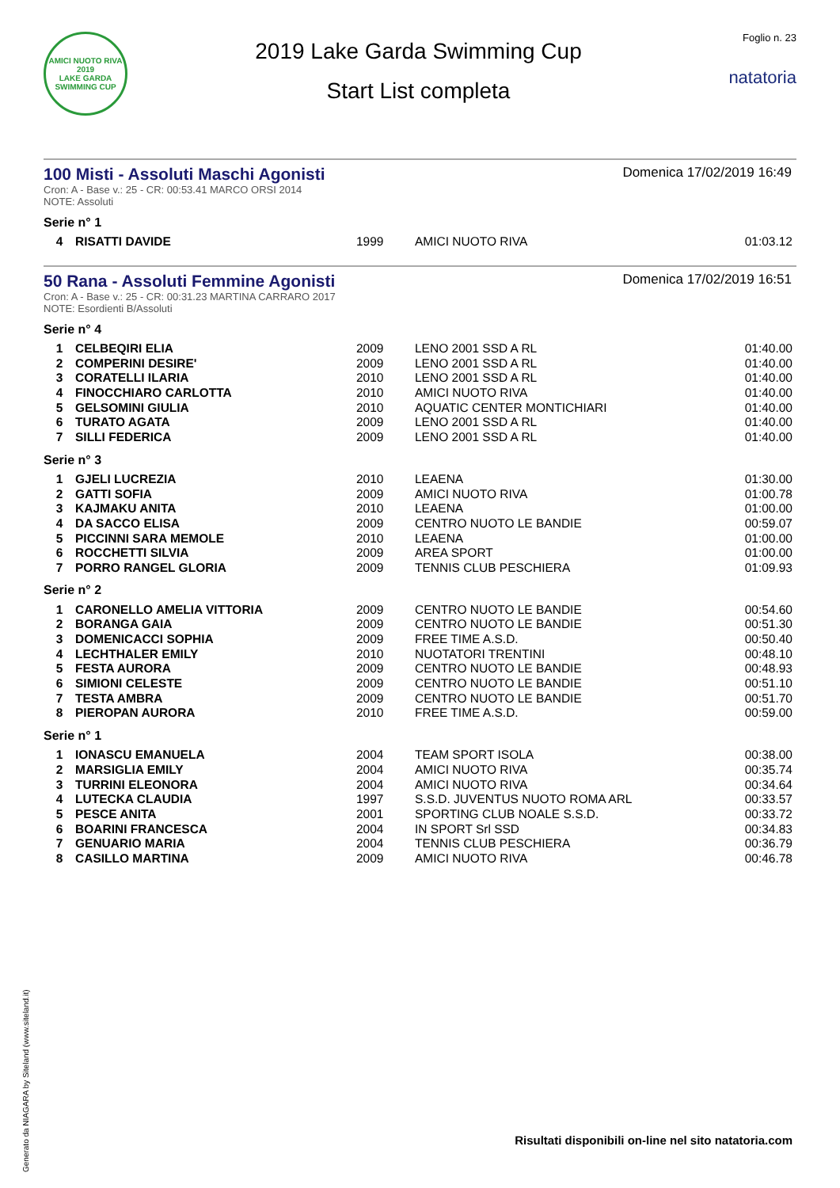AMICI NUOTO RIVA
2019
LAKE GARDA SWIMMING CUP
2019 Lake Garda Swimming Cup
Start List completa
Foglio n. 23
natatoria
100 Misti - Assoluti Maschi Agonisti
Domenica 17/02/2019 16:49
Cron: A - Base v.: 25 - CR: 00:53.41 MARCO ORSI 2014
NOTE: Assoluti
Serie n° 1
| 4 | RISATTI DAVIDE | 1999 | AMICI NUOTO RIVA | 01:03.12 |
50 Rana - Assoluti Femmine Agonisti
Domenica 17/02/2019 16:51
Cron: A - Base v.: 25 - CR: 00:31.23 MARTINA CARRARO 2017
NOTE: Esordienti B/Assoluti
Serie n° 4
| 1 | CELBEQIRI ELIA | 2009 | LENO 2001 SSD A RL | 01:40.00 |
| 2 | COMPERINI DESIRE' | 2009 | LENO 2001 SSD A RL | 01:40.00 |
| 3 | CORATELLI ILARIA | 2010 | LENO 2001 SSD A RL | 01:40.00 |
| 4 | FINOCCHIARO CARLOTTA | 2010 | AMICI NUOTO RIVA | 01:40.00 |
| 5 | GELSOMINI GIULIA | 2010 | AQUATIC CENTER MONTICHIARI | 01:40.00 |
| 6 | TURATO AGATA | 2009 | LENO 2001 SSD A RL | 01:40.00 |
| 7 | SILLI FEDERICA | 2009 | LENO 2001 SSD A RL | 01:40.00 |
Serie n° 3
| 1 | GJELI LUCREZIA | 2010 | LEAENA | 01:30.00 |
| 2 | GATTI SOFIA | 2009 | AMICI NUOTO RIVA | 01:00.78 |
| 3 | KAJMAKU ANITA | 2010 | LEAENA | 01:00.00 |
| 4 | DA SACCO ELISA | 2009 | CENTRO NUOTO LE BANDIE | 00:59.07 |
| 5 | PICCINNI SARA MEMOLE | 2010 | LEAENA | 01:00.00 |
| 6 | ROCCHETTI SILVIA | 2009 | AREA SPORT | 01:00.00 |
| 7 | PORRO RANGEL GLORIA | 2009 | TENNIS CLUB PESCHIERA | 01:09.93 |
Serie n° 2
| 1 | CARONELLO AMELIA VITTORIA | 2009 | CENTRO NUOTO LE BANDIE | 00:54.60 |
| 2 | BORANGA GAIA | 2009 | CENTRO NUOTO LE BANDIE | 00:51.30 |
| 3 | DOMENICACCI SOPHIA | 2009 | FREE TIME A.S.D. | 00:50.40 |
| 4 | LECHTHALER EMILY | 2010 | NUOTATORI TRENTINI | 00:48.10 |
| 5 | FESTA AURORA | 2009 | CENTRO NUOTO LE BANDIE | 00:48.93 |
| 6 | SIMIONI CELESTE | 2009 | CENTRO NUOTO LE BANDIE | 00:51.10 |
| 7 | TESTA AMBRA | 2009 | CENTRO NUOTO LE BANDIE | 00:51.70 |
| 8 | PIEROPAN AURORA | 2010 | FREE TIME A.S.D. | 00:59.00 |
Serie n° 1
| 1 | IONASCU EMANUELA | 2004 | TEAM SPORT ISOLA | 00:38.00 |
| 2 | MARSIGLIA EMILY | 2004 | AMICI NUOTO RIVA | 00:35.74 |
| 3 | TURRINI ELEONORA | 2004 | AMICI NUOTO RIVA | 00:34.64 |
| 4 | LUTECKA CLAUDIA | 1997 | S.S.D. JUVENTUS NUOTO ROMA ARL | 00:33.57 |
| 5 | PESCE ANITA | 2001 | SPORTING CLUB NOALE S.S.D. | 00:33.72 |
| 6 | BOARINI FRANCESCA | 2004 | IN SPORT Srl SSD | 00:34.83 |
| 7 | GENUARIO MARIA | 2004 | TENNIS CLUB PESCHIERA | 00:36.79 |
| 8 | CASILLO MARTINA | 2009 | AMICI NUOTO RIVA | 00:46.78 |
Generato da NIAGARA by Siteland (www.siteland.it)
Risultati disponibili on-line nel sito natatoria.com